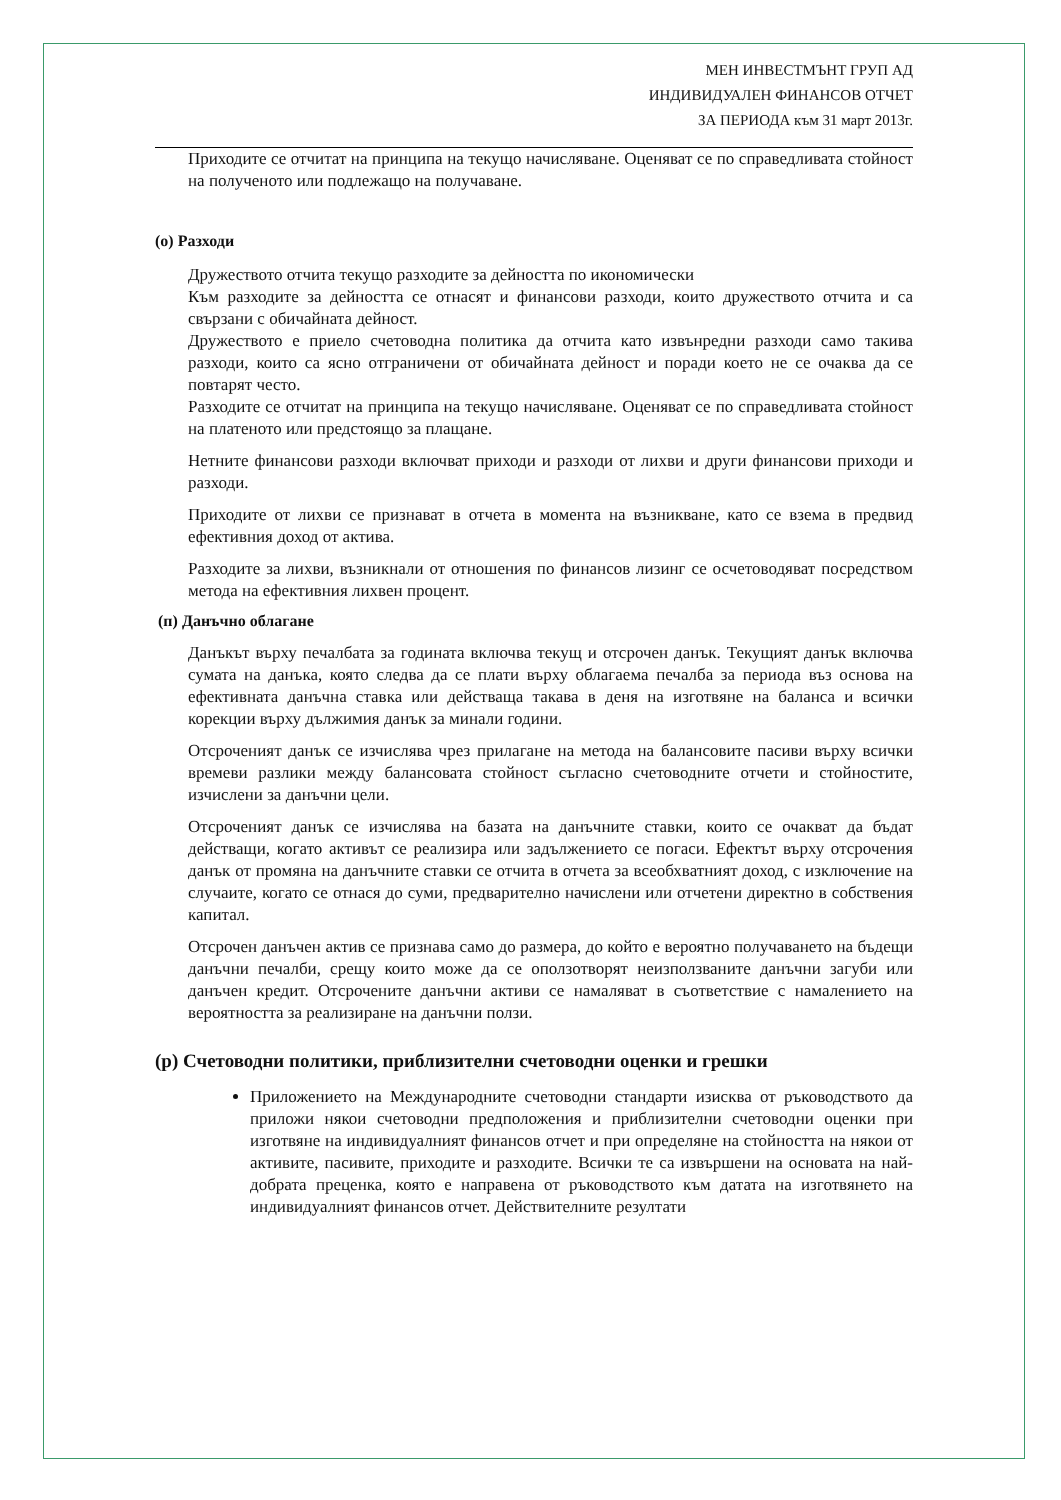МЕН ИНВЕСТМЪНТ ГРУП АД
ИНДИВИДУАЛЕН ФИНАНСОВ ОТЧЕТ
ЗА ПЕРИОДА към 31 март 2013г.
Приходите се отчитат на принципа на текущо начисляване. Оценяват се по справедливата стойност на полученото или подлежащо на получаване.
(о) Разходи
Дружеството отчита текущо разходите за дейността по икономически
Към разходите за дейността се отнасят и финансови разходи, които дружеството отчита и са свързани с обичайната дейност.
Дружеството е приело счетоводна политика да отчита като извънредни разходи само такива разходи, които са ясно отграничени от обичайната дейност и поради което не се очаква да се повтарят често.
Разходите се отчитат на принципа на текущо начисляване. Оценяват се по справедливата стойност на платеното или предстоящо за плащане.
Нетните финансови разходи включват приходи и разходи от лихви и други финансови приходи и разходи.
Приходите от лихви се признават в отчета в момента на възникване, като се взема в предвид ефективния доход от актива.
Разходите за лихви, възникнали от отношения по финансов лизинг се осчетоводяват посредством метода на ефективния лихвен процент.
(п) Данъчно облагане
Данъкът върху печалбата за годината включва текущ и отсрочен данък. Текущият данък включва сумата на данъка, която следва да се плати върху облагаема печалба за периода въз основа на ефективната данъчна ставка или действаща такава в деня на изготвяне на баланса и всички корекции върху дължимия данък за минали години.
Отсроченият данък се изчислява чрез прилагане на метода на балансовите пасиви върху всички времеви разлики между балансовата стойност съгласно счетоводните отчети и стойностите, изчислени за данъчни цели.
Отсроченият данък се изчислява на базата на данъчните ставки, които се очакват да бъдат действащи, когато активът се реализира или задължението се погаси. Ефектът върху отсрочения данък от промяна на данъчните ставки се отчита в отчета за всеобхватният доход, с изключение на случаите, когато се отнася до суми, предварително начислени или отчетени директно в собствения капитал.
Отсрочен данъчен актив се признава само до размера, до който е вероятно получаването на бъдещи данъчни печалби, срещу които може да се оползотворят неизползваните данъчни загуби или данъчен кредит. Отсрочените данъчни активи се намаляват в съответствие с намалението на вероятността за реализиране на данъчни ползи.
(р) Счетоводни политики, приблизителни счетоводни оценки и грешки
Приложението на Международните счетоводни стандарти изисква от ръководството да приложи някои счетоводни предположения и приблизителни счетоводни оценки при изготвяне на индивидуалният финансов отчет и при определяне на стойността на някои от активите, пасивите, приходите и разходите. Всички те са извършени на основата на най-добрата преценка, която е направена от ръководството към датата на изготвянето на индивидуалният финансов отчет. Действителните резултати